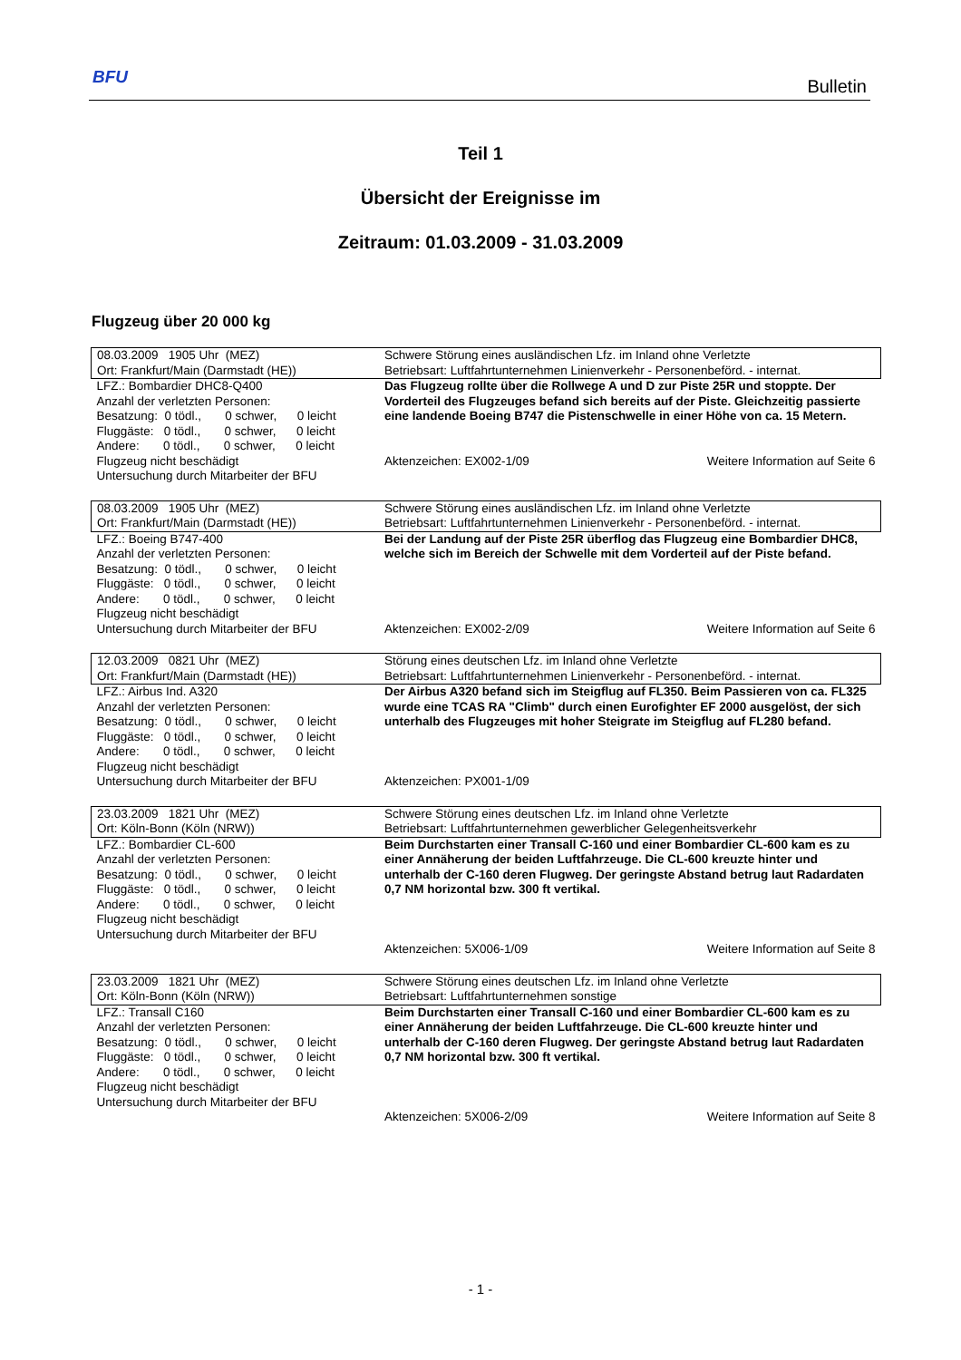BFU Bulletin
Teil 1
Übersicht der Ereignisse im
Zeitraum: 01.03.2009 - 31.03.2009
Flugzeug über 20 000 kg
| 08.03.2009 1905 Uhr (MEZ) Ort: Frankfurt/Main (Darmstadt (HE)) | Schwere Störung eines ausländischen Lfz. im Inland ohne Verletzte Betriebsart: Luftfahrtunternehmen Linienverkehr - Personenbeförd. - internat. |
| LFZ.: Bombardier DHC8-Q400 Anzahl der verletzten Personen: Besatzung: 0 tödl., 0 schwer, 0 leicht Fluggäste: 0 tödl., 0 schwer, 0 leicht Andere: 0 tödl., 0 schwer, 0 leicht Flugzeug nicht beschädigt Untersuchung durch Mitarbeiter der BFU | Das Flugzeug rollte über die Rollwege A und D zur Piste 25R und stoppte. Der Vorderteil des Flugzeuges befand sich bereits auf der Piste. Gleichzeitig passierte eine landende Boeing B747 die Pistenschwelle in einer Höhe von ca. 15 Metern. Aktenzeichen: EX002-1/09 Weitere Information auf Seite 6 |
| 08.03.2009 1905 Uhr (MEZ) Ort: Frankfurt/Main (Darmstadt (HE)) | Schwere Störung eines ausländischen Lfz. im Inland ohne Verletzte Betriebsart: Luftfahrtunternehmen Linienverkehr - Personenbeförd. - internat. |
| LFZ.: Boeing B747-400 Anzahl der verletzten Personen: Besatzung: 0 tödl., 0 schwer, 0 leicht Fluggäste: 0 tödl., 0 schwer, 0 leicht Andere: 0 tödl., 0 schwer, 0 leicht Flugzeug nicht beschädigt Untersuchung durch Mitarbeiter der BFU | Bei der Landung auf der Piste 25R überflog das Flugzeug eine Bombardier DHC8, welche sich im Bereich der Schwelle mit dem Vorderteil auf der Piste befand. Aktenzeichen: EX002-2/09 Weitere Information auf Seite 6 |
| 12.03.2009 0821 Uhr (MEZ) Ort: Frankfurt/Main (Darmstadt (HE)) | Störung eines deutschen Lfz. im Inland ohne Verletzte Betriebsart: Luftfahrtunternehmen Linienverkehr - Personenbeförd. - internat. |
| LFZ.: Airbus Ind. A320 Anzahl der verletzten Personen: Besatzung: 0 tödl., 0 schwer, 0 leicht Fluggäste: 0 tödl., 0 schwer, 0 leicht Andere: 0 tödl., 0 schwer, 0 leicht Flugzeug nicht beschädigt Untersuchung durch Mitarbeiter der BFU | Der Airbus A320 befand sich im Steigflug auf FL350. Beim Passieren von ca. FL325 wurde eine TCAS RA "Climb" durch einen Eurofighter EF 2000 ausgelöst, der sich unterhalb des Flugzeuges mit hoher Steigrate im Steigflug auf FL280 befand. Aktenzeichen: PX001-1/09 |
| 23.03.2009 1821 Uhr (MEZ) Ort: Köln-Bonn (Köln (NRW)) | Schwere Störung eines deutschen Lfz. im Inland ohne Verletzte Betriebsart: Luftfahrtunternehmen gewerblicher Gelegenheitsverkehr |
| LFZ.: Bombardier CL-600 Anzahl der verletzten Personen: Besatzung: 0 tödl., 0 schwer, 0 leicht Fluggäste: 0 tödl., 0 schwer, 0 leicht Andere: 0 tödl., 0 schwer, 0 leicht Flugzeug nicht beschädigt Untersuchung durch Mitarbeiter der BFU | Beim Durchstarten einer Transall C-160 und einer Bombardier CL-600 kam es zu einer Annäherung der beiden Luftfahrzeuge. Die CL-600 kreuzte hinter und unterhalb der C-160 deren Flugweg. Der geringste Abstand betrug laut Radardaten 0,7 NM horizontal bzw. 300 ft vertikal. Aktenzeichen: 5X006-1/09 Weitere Information auf Seite 8 |
| 23.03.2009 1821 Uhr (MEZ) Ort: Köln-Bonn (Köln (NRW)) | Schwere Störung eines deutschen Lfz. im Inland ohne Verletzte Betriebsart: Luftfahrtunternehmen sonstige |
| LFZ.: Transall C160 Anzahl der verletzten Personen: Besatzung: 0 tödl., 0 schwer, 0 leicht Fluggäste: 0 tödl., 0 schwer, 0 leicht Andere: 0 tödl., 0 schwer, 0 leicht Flugzeug nicht beschädigt Untersuchung durch Mitarbeiter der BFU | Beim Durchstarten einer Transall C-160 und einer Bombardier CL-600 kam es zu einer Annäherung der beiden Luftfahrzeuge. Die CL-600 kreuzte hinter und unterhalb der C-160 deren Flugweg. Der geringste Abstand betrug laut Radardaten 0,7 NM horizontal bzw. 300 ft vertikal. Aktenzeichen: 5X006-2/09 Weitere Information auf Seite 8 |
- 1 -